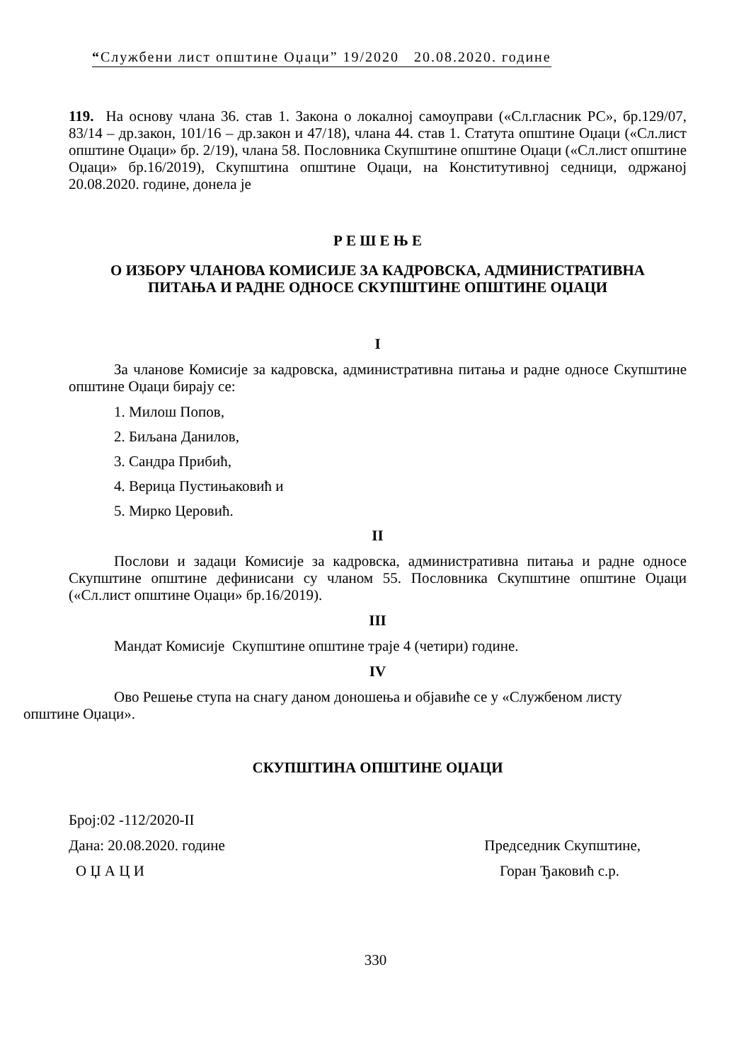“Службени лист општине Оџаци” 19/2020 20.08.2020. године
119. На основу члана 36. став 1. Закона о локалној самоуправи («Сл.гласник РС», бр.129/07, 83/14 – др.закон, 101/16 – др.закон и 47/18), члана 44. став 1. Статута општине Оџаци («Сл.лист општине Оџаци» бр. 2/19), члана 58. Пословника Скупштине општине Оџаци («Сл.лист општине Оџаци» бр.16/2019), Скупштина општине Оџаци, на Конститутивној седници, одржаној 20.08.2020. године, донела је
Р Е Ш Е Њ Е
О ИЗБОРУ ЧЛАНОВА КОМИСИЈЕ ЗА КАДРОВСКА, АДМИНИСТРАТИВНА
ПИТАЊА И РАДНЕ ОДНОСЕ СКУПШТИНЕ ОПШТИНЕ ОЏАЦИ
I
За чланове Комисије за кадровска, административна питања и радне односе Скупштине општине Оџаци бирају се:
1. Милош Попов,
2. Биљана Данилов,
3. Сандра Прибић,
4. Верица Пустињаковић и
5. Мирко Церовић.
II
Послови и задаци Комисије за кадровска, административна питања и радне односе Скупштине општине дефинисани су чланом 55. Пословника Скупштине општине Оџаци («Сл.лист општине Оџаци» бр.16/2019).
III
Мандат Комисије Скупштине општине траје 4 (четири) године.
IV
Ово Решење ступа на снагу даном доношења и објавиће се у «Службеном листу
општине Оџаци».
СКУПШТИНА ОПШТИНЕ ОЏАЦИ
Број:02 -112/2020-II
Дана: 20.08.2020. године Председник Скупштине,
О Џ А Ц И Горан Ђаковић с.р.
330